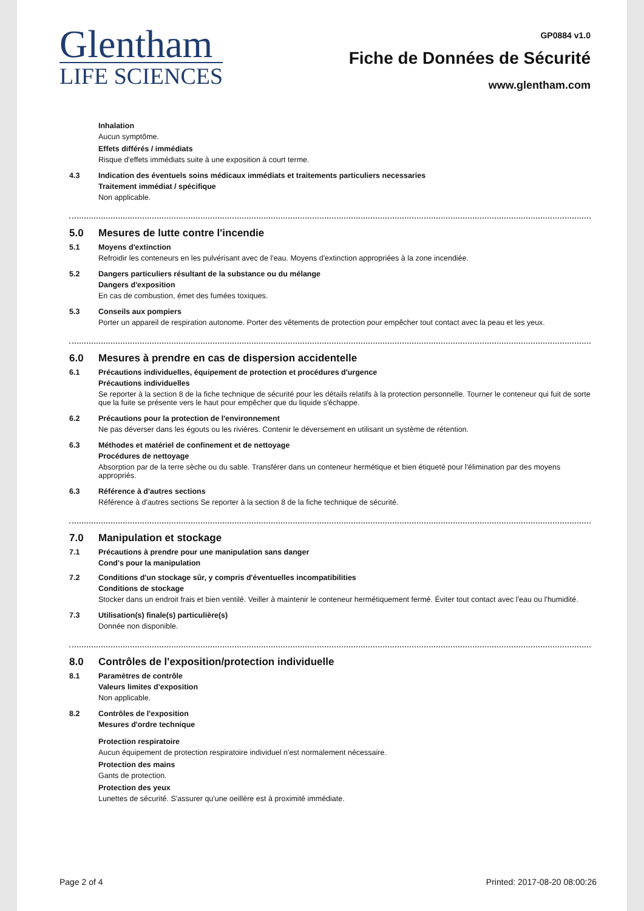Glentham
LIFE SCIENCES
GP0884 v1.0
Fiche de Données de Sécurité
www.glentham.com
Inhalation
Aucun symptôme.
Effets différés / immédiats
Risque d'effets immédiats suite à une exposition à court terme.
4.3 Indication des éventuels soins médicaux immédiats et traitements particuliers necessaries
Traitement immédiat / spécifique
Non applicable.
5.0 Mesures de lutte contre l'incendie
5.1 Moyens d'extinction
Refroidir les conteneurs en les pulvérisant avec de l'eau. Moyens d'extinction appropriées à la zone incendiée.
5.2 Dangers particuliers résultant de la substance ou du mélange
Dangers d'exposition
En cas de combustion, émet des fumées toxiques.
5.3 Conseils aux pompiers
Porter un appareil de respiration autonome. Porter des vêtements de protection pour empêcher tout contact avec la peau et les yeux.
6.0 Mesures à prendre en cas de dispersion accidentelle
6.1 Précautions individuelles, équipement de protection et procédures d'urgence
Précautions individuelles
Se reporter à la section 8 de la fiche technique de sécurité pour les détails relatifs à la protection personnelle. Tourner le conteneur qui fuit de sorte que la fuite se présente vers le haut pour empêcher que du liquide s'échappe.
6.2 Précautions pour la protection de l'environnement
Ne pas déverser dans les égouts ou les rivières. Contenir le déversement en utilisant un système de rétention.
6.3 Méthodes et matériel de confinement et de nettoyage
Procédures de nettoyage
Absorption par de la terre sèche ou du sable. Transférer dans un conteneur hermétique et bien étiqueté pour l'élimination par des moyens appropriés.
6.3 Référence à d'autres sections
Référence à d'autres sections Se reporter à la section 8 de la fiche technique de sécurité.
7.0 Manipulation et stockage
7.1 Précautions à prendre pour une manipulation sans danger
Cond's pour la manipulation
7.2 Conditions d'un stockage sûr, y compris d'éventuelles incompatibilities
Conditions de stockage
Stocker dans un endroit frais et bien ventilé. Veiller à maintenir le conteneur hermétiquement fermé. Éviter tout contact avec l'eau ou l'humidité.
7.3 Utilisation(s) finale(s) particulière(s)
Donnée non disponible.
8.0 Contrôles de l'exposition/protection individuelle
8.1 Paramètres de contrôle
Valeurs limites d'exposition
Non applicable.
8.2 Contrôles de l'exposition
Mesures d'ordre technique
Protection respiratoire
Aucun équipement de protection respiratoire individuel n'est normalement nécessaire.
Protection des mains
Gants de protection.
Protection des yeux
Lunettes de sécurité. S'assurer qu'une oeillère est à proximité immédiate.
Page 2 of 4 Printed: 2017-08-20 08:00:26